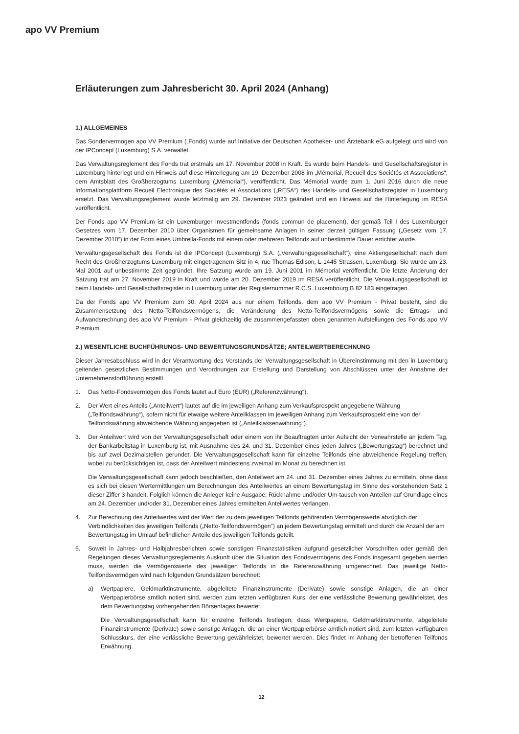apo VV Premium
Erläuterungen zum Jahresbericht 30. April 2024 (Anhang)
1.) ALLGEMEINES
Das Sondervermögen apo VV Premium („Fonds) wurde auf Initiative der Deutschen Apotheker- und Ärztebank eG aufgelegt und wird von der IPConcept (Luxemburg) S.A. verwaltet.
Das Verwaltungsreglement des Fonds trat erstmals am 17. November 2008 in Kraft. Es wurde beim Handels- und Gesellschaftsregister in Luxemburg hinterlegt und ein Hinweis auf diese Hinterlegung am 19. Dezember 2008 im „Mémorial, Recueil des Sociétés et Associations“, dem Amtsblatt des Großherzogtums Luxemburg („Mémorial“), veröffentlicht. Das Mémorial wurde zum 1. Juni 2016 durch die neue Informationsplattform Recueil Electronique des Sociétés et Associations („RESA“) des Handels- und Gesellschaftsregister in Luxemburg ersetzt. Das Verwaltungsreglement wurde letztmalig am 29. Dezember 2023 geändert und ein Hinweis auf die Hinterlegung im RESA veröffentlicht.
Der Fonds apo VV Premium ist ein Luxemburger Investmentfonds (fonds commun de placement), der gemäß Teil I des Luxemburger Gesetzes vom 17. Dezember 2010 über Organismen für gemeinsame Anlagen in seiner derzeit gültigen Fassung („Gesetz vom 17. Dezember 2010“) in der Form eines Umbrella-Fonds mit einem oder mehreren Teilfonds auf unbestimmte Dauer errichtet wurde.
Verwaltungsgesellschaft des Fonds ist die IPConcept (Luxemburg) S.A. („Verwaltungsgesellschaft“), eine Aktiengesellschaft nach dem Recht des Großherzogtums Luxemburg mit eingetragenem Sitz in 4, rue Thomas Edison, L-1445 Strassen, Luxemburg. Sie wurde am 23. Mai 2001 auf unbestimmte Zeit gegründet. Ihre Satzung wurde am 19. Juni 2001 im Mémorial veröffentlicht. Die letzte Änderung der Satzung trat am 27. November 2019 in Kraft und wurde am 20. Dezember 2019 im RESA veröffentlicht. Die Verwaltungsgesellschaft ist beim Handels- und Gesellschaftsregister in Luxemburg unter der Registernummer R.C.S. Luxembourg B 82 183 eingetragen.
Da der Fonds apo VV Premium zum 30. April 2024 aus nur einem Teilfonds, dem apo VV Premium - Privat besteht, sind die Zusammensetzung des Netto-Teilfondsvermögens, die Veränderung des Netto-Teilfondsvermögens sowie die Ertrags- und Aufwandsrechnung des apo VV Premium - Privat gleichzeitig die zusammengefassten oben genannten Aufstellungen des Fonds apo VV Premium.
2.) WESENTLICHE BUCHFÜHRUNGS- UND BEWERTUNGSGRUNDSÄTZE; ANTEILWERTBERECHNUNG
Dieser Jahresabschluss wird in der Verantwortung des Vorstands der Verwaltungsgesellschaft in Übereinstimmung mit den in Luxemburg geltenden gesetzlichen Bestimmungen und Verordnungen zur Erstellung und Darstellung von Abschlüssen unter der Annahme der Unternehmensfortführung erstellt.
1. Das Netto-Fondsvermögen des Fonds lautet auf Euro (EUR) („Referenzwährung“).
2. Der Wert eines Anteils („Anteilwert“) lautet auf die im jeweiligen Anhang zum Verkaufsprospekt angegebene Währung („Teilfondswährung“), sofern nicht für etwaige weitere Anteilklassen im jeweiligen Anhang zum Verkaufsprospekt eine von der Teilfondswährung abweichende Währung angegeben ist („Anteilklassenwährung“).
3. Der Anteilwert wird von der Verwaltungsgesellschaft oder einem von ihr Beauftragten unter Aufsicht der Verwahrstelle an jedem Tag, der Bankarbeitstag in Luxemburg ist, mit Ausnahme des 24. und 31. Dezember eines jeden Jahres („Bewertungstag“) berechnet und bis auf zwei Dezimalstellen gerundet. Die Verwaltungsgesellschaft kann für einzelne Teilfonds eine abweichende Regelung treffen, wobei zu berücksichtigen ist, dass der Anteilwert mindestens zweimal im Monat zu berechnen ist.
Die Verwaltungsgesellschaft kann jedoch beschließen, den Anteilwert am 24. und 31. Dezember eines Jahres zu ermitteln, ohne dass es sich bei diesen Wertermittlungen um Berechnungen des Anteilwertes an einem Bewertungstag im Sinne des vorstehenden Satz 1 dieser Ziffer 3 handelt. Folglich können die Anleger keine Ausgabe, Rücknahme und/oder Um-tausch von Anteilen auf Grundlage eines am 24. Dezember und/oder 31. Dezember eines Jahres ermittelten Anteilwertes verlangen.
4. Zur Berechnung des Anteilwertes wird der Wert der zu dem jeweiligen Teilfonds gehörenden Vermögenswerte abzüglich der Verbindlichkeiten des jeweiligen Teilfonds („Netto-Teilfondsvermögen“) an jedem Bewertungstag ermittelt und durch die Anzahl der am Bewertungstag im Umlauf befindlichen Anteile des jeweiligen Teilfonds geteilt.
5. Soweit in Jahres- und Halbjahresberichten sowie sonstigen Finanzstatistiken aufgrund gesetzlicher Vorschriften oder gemäß den Regelungen dieses Verwaltungsreglements Auskunft über die Situation des Fondsvermögens des Fonds insgesamt gegeben werden muss, werden die Vermögenswerte des jeweiligen Teilfonds in die Referenzwährung umgerechnet. Das jeweilige Netto-Teilfondsvermögen wird nach folgenden Grundsätzen berechnet:
a) Wertpapiere, Geldmarktinstrumente, abgeleitete Finanzinstrumente (Derivate) sowie sonstige Anlagen, die an einer Wertpapierbörse amtlich notiert sind, werden zum letzten verfügbaren Kurs, der eine verlässliche Bewertung gewährleistet, des dem Bewertungstag vorhergehenden Börsentages bewertet.
Die Verwaltungsgesellschaft kann für einzelne Teilfonds festlegen, dass Wertpapiere, Geldmarktinstrumente, abgeleitete Finanzinstrumente (Derivate) sowie sonstige Anlagen, die an einer Wertpapierbörse amtlich notiert sind, zum letzten verfügbaren Schlusskurs, der eine verlässliche Bewertung gewährleistet, bewertet werden. Dies findet im Anhang der betroffenen Teilfonds Erwähnung.
12